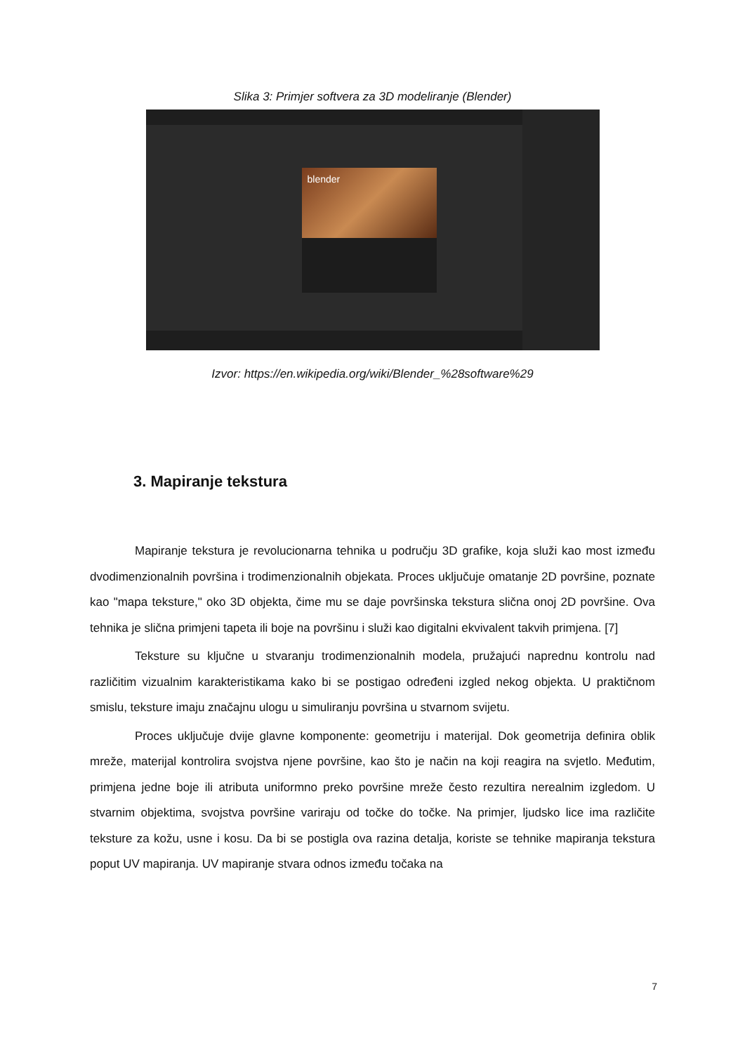Slika 3: Primjer softvera za 3D modeliranje (Blender)
blender
Izvor: https://en.wikipedia.org/wiki/Blender_%28software%29
3. Mapiranje tekstura
Mapiranje tekstura je revolucionarna tehnika u području 3D grafike, koja služi kao most između dvodimenzionalnih površina i trodimenzionalnih objekata. Proces uključuje omatanje 2D površine, poznate kao "mapa teksture," oko 3D objekta, čime mu se daje površinska tekstura slična onoj 2D površine. Ova tehnika je slična primjeni tapeta ili boje na površinu i služi kao digitalni ekvivalent takvih primjena. [7]
Teksture su ključne u stvaranju trodimenzionalnih modela, pružajući naprednu kontrolu nad različitim vizualnim karakteristikama kako bi se postigao određeni izgled nekog objekta. U praktičnom smislu, teksture imaju značajnu ulogu u simuliranju površina u stvarnom svijetu.
Proces uključuje dvije glavne komponente: geometriju i materijal. Dok geometrija definira oblik mreže, materijal kontrolira svojstva njene površine, kao što je način na koji reagira na svjetlo. Međutim, primjena jedne boje ili atributa uniformno preko površine mreže često rezultira nerealnim izgledom. U stvarnim objektima, svojstva površine variraju od točke do točke. Na primjer, ljudsko lice ima različite teksture za kožu, usne i kosu. Da bi se postigla ova razina detalja, koriste se tehnike mapiranja tekstura poput UV mapiranja. UV mapiranje stvara odnos između točaka na
7